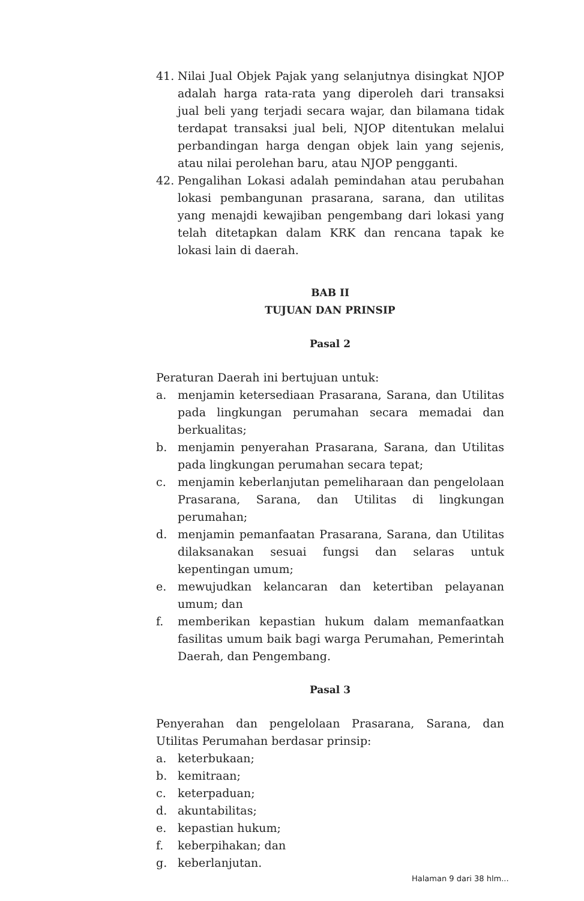41. Nilai Jual Objek Pajak yang selanjutnya disingkat NJOP adalah harga rata-rata yang diperoleh dari transaksi jual beli yang terjadi secara wajar, dan bilamana tidak terdapat transaksi jual beli, NJOP ditentukan melalui perbandingan harga dengan objek lain yang sejenis, atau nilai perolehan baru, atau NJOP pengganti.
42. Pengalihan Lokasi adalah pemindahan atau perubahan lokasi pembangunan prasarana, sarana, dan utilitas yang menajdi kewajiban pengembang dari lokasi yang telah ditetapkan dalam KRK dan rencana tapak ke lokasi lain di daerah.
BAB II
TUJUAN DAN PRINSIP
Pasal 2
Peraturan Daerah ini bertujuan untuk:
a. menjamin ketersediaan Prasarana, Sarana, dan Utilitas pada lingkungan perumahan secara memadai dan berkualitas;
b. menjamin penyerahan Prasarana, Sarana, dan Utilitas pada lingkungan perumahan secara tepat;
c. menjamin keberlanjutan pemeliharaan dan pengelolaan Prasarana, Sarana, dan Utilitas di lingkungan perumahan;
d. menjamin pemanfaatan Prasarana, Sarana, dan Utilitas dilaksanakan sesuai fungsi dan selaras untuk kepentingan umum;
e. mewujudkan kelancaran dan ketertiban pelayanan umum; dan
f. memberikan kepastian hukum dalam memanfaatkan fasilitas umum baik bagi warga Perumahan, Pemerintah Daerah, dan Pengembang.
Pasal 3
Penyerahan dan pengelolaan Prasarana, Sarana, dan Utilitas Perumahan berdasar prinsip:
a. keterbukaan;
b. kemitraan;
c. keterpaduan;
d. akuntabilitas;
e. kepastian hukum;
f. keberpihakan; dan
g. keberlanjutan.
Halaman 9 dari 38 hlm...